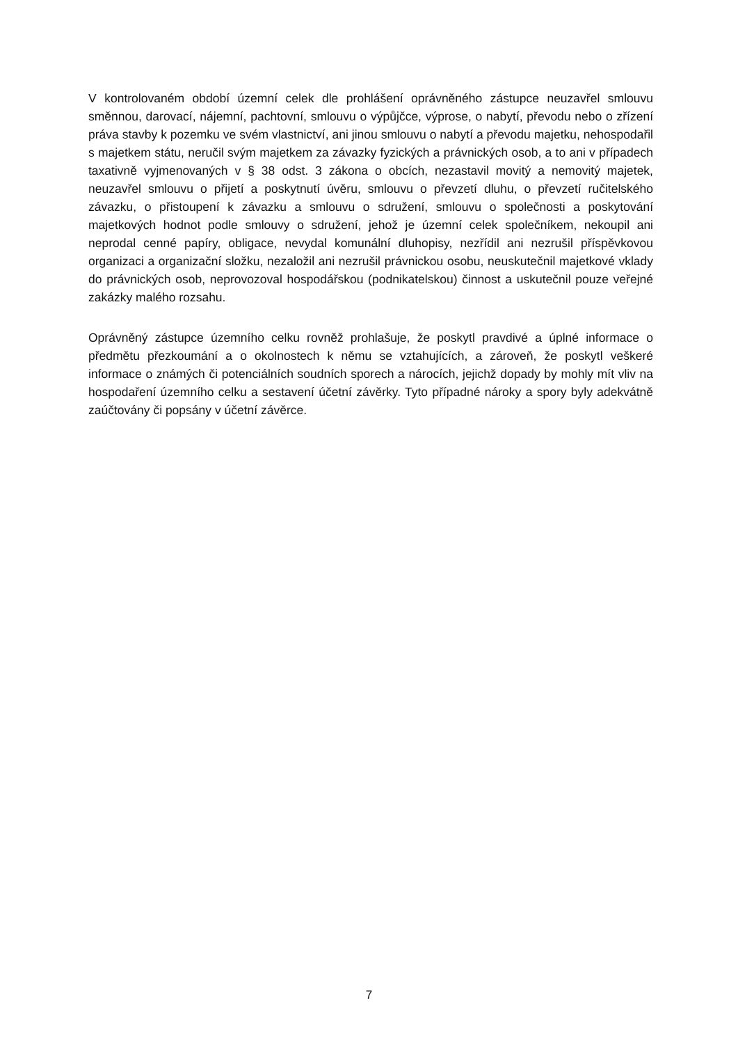V kontrolovaném období územní celek dle prohlášení oprávněného zástupce neuzavřel smlouvu směnnou, darovací, nájemní, pachtovní, smlouvu o výpůjčce, výprose, o nabytí, převodu nebo o zřízení práva stavby k pozemku ve svém vlastnictví, ani jinou smlouvu o nabytí a převodu majetku, nehospodařil s majetkem státu, neručil svým majetkem za závazky fyzických a právnických osob, a to ani v případech taxativně vyjmenovaných v § 38 odst. 3 zákona o obcích, nezastavil movitý a nemovitý majetek, neuzavřel smlouvu o přijetí a poskytnutí úvěru, smlouvu o převzetí dluhu, o převzetí ručitelského závazku, o přistoupení k závazku a smlouvu o sdružení, smlouvu o společnosti a poskytování majetkových hodnot podle smlouvy o sdružení, jehož je územní celek společníkem, nekoupil ani neprodal cenné papíry, obligace, nevydal komunální dluhopisy, nezřídil ani nezrušil příspěvkovou organizaci a organizační složku, nezaložil ani nezrušil právnickou osobu, neuskutečnil majetkové vklady do právnických osob, neprovozoval hospodářskou (podnikatelskou) činnost a uskutečnil pouze veřejné zakázky malého rozsahu.
Oprávněný zástupce územního celku rovněž prohlašuje, že poskytl pravdivé a úplné informace o předmětu přezkoumání a o okolnostech k němu se vztahujících, a zároveň, že poskytl veškeré informace o známých či potenciálních soudních sporech a nárocích, jejichž dopady by mohly mít vliv na hospodaření územního celku a sestavení účetní závěrky. Tyto případné nároky a spory byly adekvátně zaúčtovány či popsány v účetní závěrce.
7